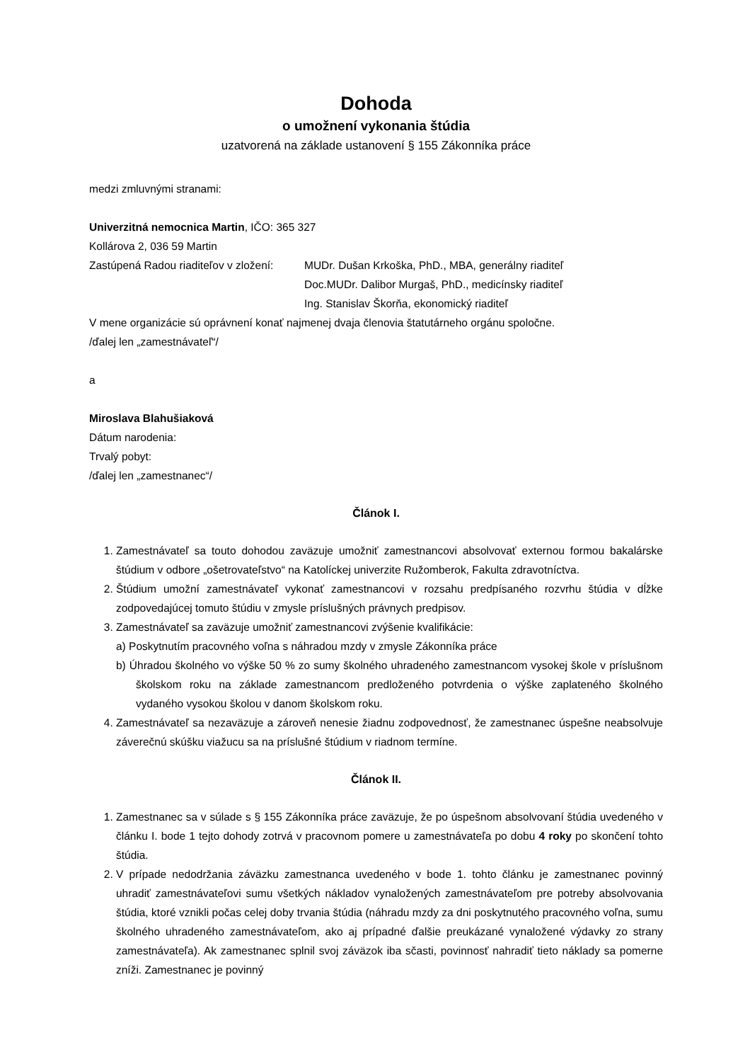Dohoda
o umožnení vykonania štúdia
uzatvorená na základe ustanovení § 155 Zákonníka práce
medzi zmluvnými stranami:
Univerzitná nemocnica Martin, IČO: 365 327
Kollárova 2, 036 59 Martin
Zastúpená Radou riaditeľov v zložení:
MUDr. Dušan Krkoška, PhD., MBA, generálny riaditeľ
Doc.MUDr. Dalibor Murgaš, PhD., medicínsky riaditeľ
Ing. Stanislav Škorňa, ekonomický riaditeľ
V mene organizácie sú oprávnení konať najmenej dvaja členovia štatutárneho orgánu spoločne.
/ďalej len „zamestnávateľ“/
a
Miroslava Blahušiaková
Dátum narodenia:
Trvalý pobyt:
/ďalej len „zamestnanec“/
Článok I.
1. Zamestnávateľ sa touto dohodou zaväzuje umožniť zamestnancovi absolvovať externou formou bakalárske štúdium v odbore „ošetrovateľstvo“ na Katolíckej univerzite Ružomberok, Fakulta zdravotníctva.
2. Štúdium umožní zamestnávateľ vykonať zamestnancovi v rozsahu predpísaného rozvrhu štúdia v dĺžke zodpovedajúcej tomuto štúdiu v zmysle príslušných právnych predpisov.
3. Zamestnávateľ sa zaväzuje umožniť zamestnancovi zvýšenie kvalifikácie:
a) Poskytnutím pracovného voľna s náhradou mzdy v zmysle Zákonníka práce
b) Úhradou školného vo výške 50 % zo sumy školného uhradeného zamestnancom vysokej škole v príslušnom školskom roku na základe zamestnancom predloženého potvrdenia o výške zaplateného školného vydaného vysokou školou v danom školskom roku.
4. Zamestnávateľ sa nezaväzuje a zároveň nenesie žiadnu zodpovednosť, že zamestnanec úspešne neabsolvuje záverečnú skúšku viažucu sa na príslušné štúdium v riadnom termíne.
Článok II.
1. Zamestnanec sa v súlade s § 155 Zákonníka práce zaväzuje, že po úspešnom absolvovaní štúdia uvedeného v článku I. bode 1 tejto dohody zotrvá v pracovnom pomere u zamestnávateľa po dobu 4 roky po skončení tohto štúdia.
2. V prípade nedodržania záväzku zamestnanca uvedeného v bode 1. tohto článku je zamestnanec povinný uhradiť zamestnávateľovi sumu všetkých nákladov vynaložených zamestnávateľom pre potreby absolvovania štúdia, ktoré vznikli počas celej doby trvania štúdia (náhradu mzdy za dni poskytnutého pracovného voľna, sumu školného uhradeného zamestnávateľom, ako aj prípadné ďalšie preukázané vynaložené výdavky zo strany zamestnávateľa). Ak zamestnanec splnil svoj záväzok iba sčasti, povinnosť nahradiť tieto náklady sa pomerne zníži. Zamestnanec je povinný